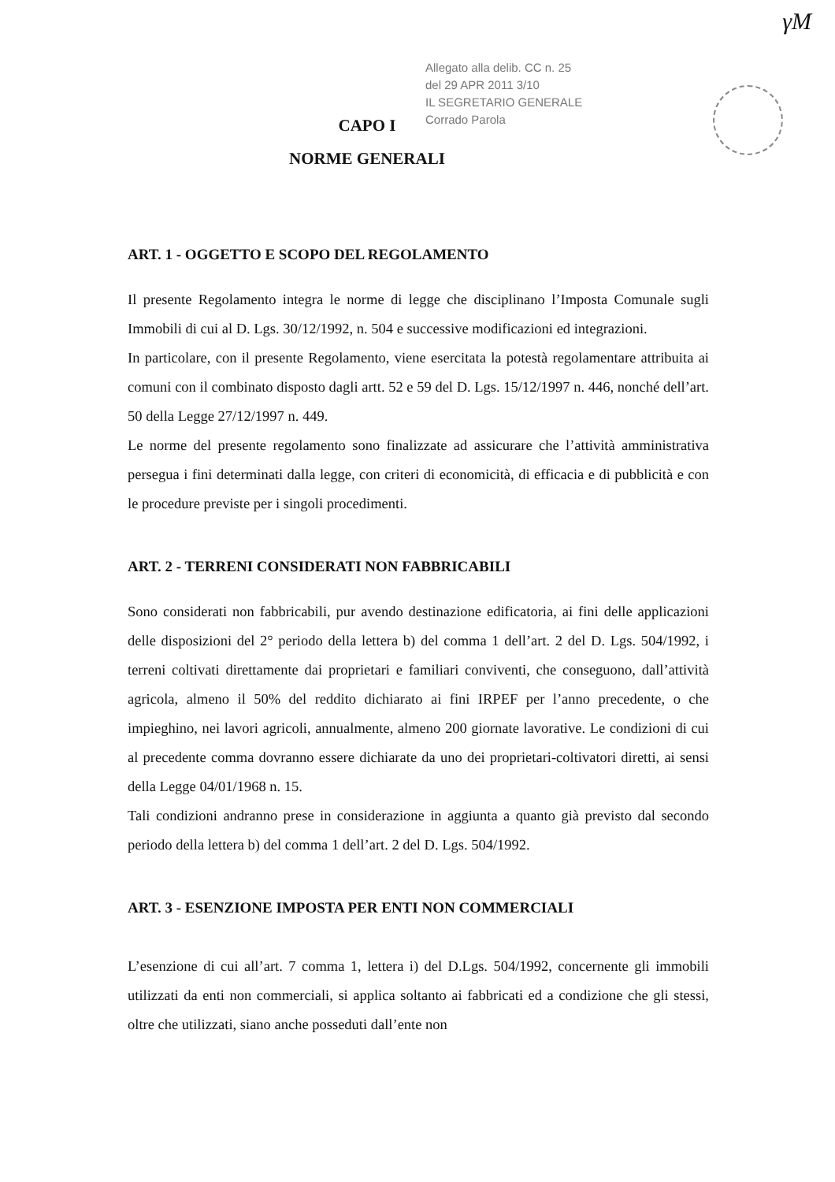γΜ
Allegato alla delib. CC n. 25
del 29 APR 2011 3/10
IL SEGRETARIO GENERALE
Corrado Parola
CAPO I
NORME GENERALI
ART. 1 - OGGETTO E SCOPO DEL REGOLAMENTO
Il presente Regolamento integra le norme di legge che disciplinano l’Imposta Comunale sugli Immobili di cui al D. Lgs. 30/12/1992, n. 504 e successive modificazioni ed integrazioni.
In particolare, con il presente Regolamento, viene esercitata la potestà regolamentare attribuita ai comuni con il combinato disposto dagli artt. 52 e 59 del D. Lgs. 15/12/1997 n. 446, nonché dell’art. 50 della Legge 27/12/1997 n. 449.
Le norme del presente regolamento sono finalizzate ad assicurare che l’attività amministrativa persegua i fini determinati dalla legge, con criteri di economicità, di efficacia e di pubblicità e con le procedure previste per i singoli procedimenti.
ART. 2 - TERRENI CONSIDERATI NON FABBRICABILI
Sono considerati non fabbricabili, pur avendo destinazione edificatoria, ai fini delle applicazioni delle disposizioni del 2° periodo della lettera b) del comma 1 dell’art. 2 del D. Lgs. 504/1992, i terreni coltivati direttamente dai proprietari e familiari conviventi, che conseguono, dall’attività agricola, almeno il 50% del reddito dichiarato ai fini IRPEF per l’anno precedente, o che impieghino, nei lavori agricoli, annualmente, almeno 200 giornate lavorative. Le condizioni di cui al precedente comma dovranno essere dichiarate da uno dei proprietari-coltivatori diretti, ai sensi della Legge 04/01/1968 n. 15.
Tali condizioni andranno prese in considerazione in aggiunta a quanto già previsto dal secondo periodo della lettera b) del comma 1 dell’art. 2 del D. Lgs. 504/1992.
ART. 3 - ESENZIONE IMPOSTA PER ENTI NON COMMERCIALI
L’esenzione di cui all’art. 7 comma 1, lettera i) del D.Lgs. 504/1992, concernente gli immobili utilizzati da enti non commerciali, si applica soltanto ai fabbricati ed a condizione che gli stessi, oltre che utilizzati, siano anche posseduti dall’ente non